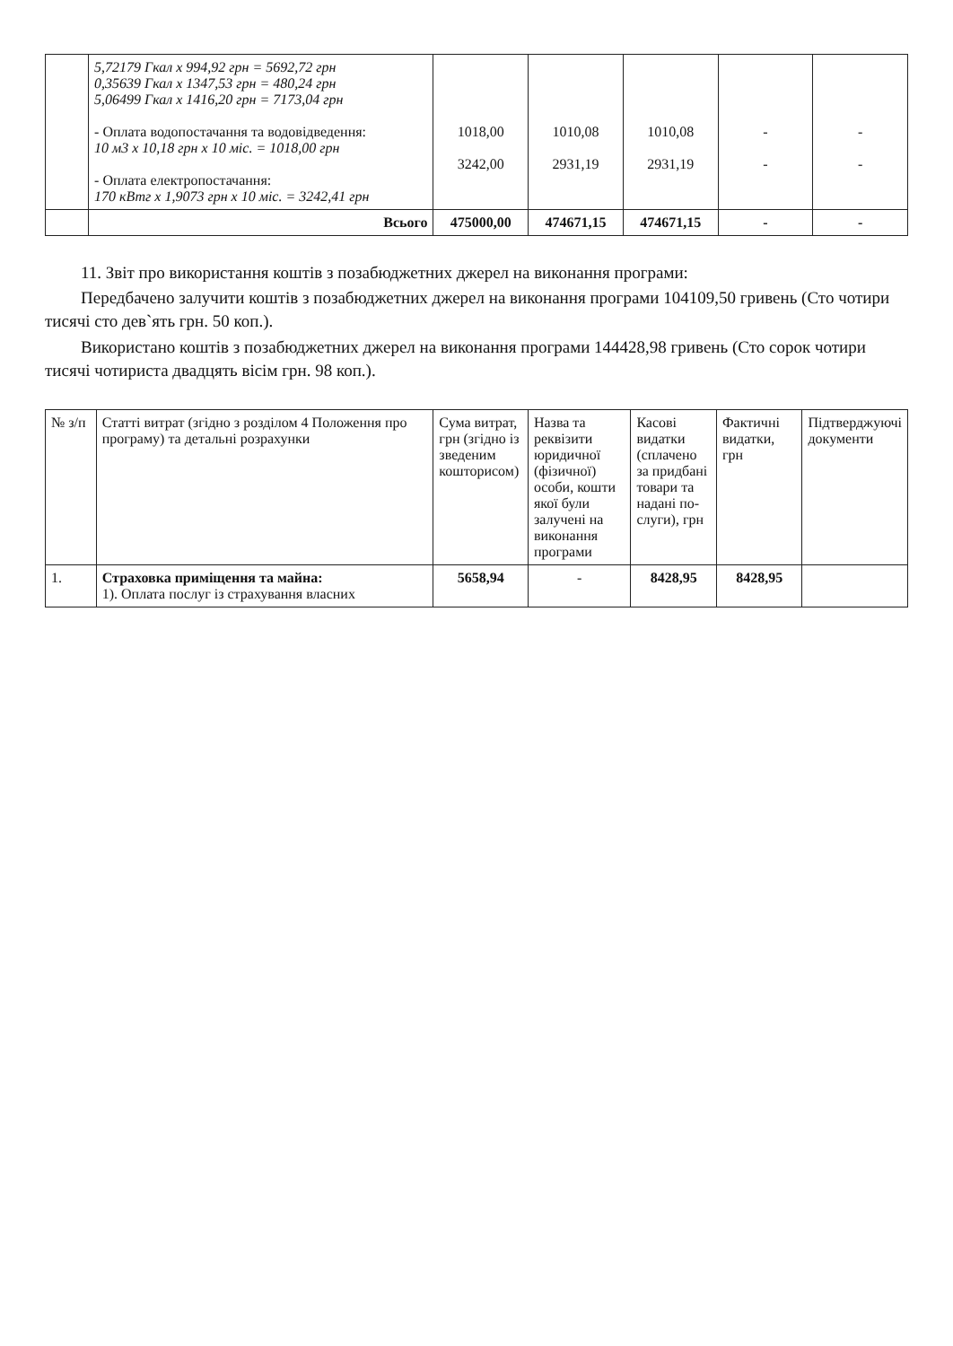| | 5,72179 Гкал х 994,92 грн = 5692,72 грн 0,35639 Гкал х 1347,53 грн = 480,24 грн 5,06499 Гкал х 1416,20 грн = 7173,04 грн - Оплата водопостачання та водовідведення: 10 м3 х 10,18 грн х 10 міс. = 1018,00 грн - Оплата електропостачання: 170 кВтг х 1,9073 грн х 10 міс. = 3242,41 грн | 1018,00 3242,00 | 1010,08 2931,19 | 1010,08 2931,19 | - - | - - |
| | Всього | 475000,00 | 474671,15 | 474671,15 | - | - |
11. Звіт про використання коштів з позабюджетних джерел на виконання програми:
Передбачено залучити коштів з позабюджетних джерел на виконання програми 104109,50 гривень (Сто чотири тисячі сто дев`ять грн. 50 коп.).
Використано коштів з позабюджетних джерел на виконання програми 144428,98 гривень (Сто сорок чотири тисячі чотириста двадцять вісім грн. 98 коп.).
| № з/п | Статті витрат (згідно з розділом 4 Положення про програму) та детальні розрахунки | Сума витрат, грн (згідно із зведеним кошторисом) | Назва та реквізити юридичної (фізичної) особи, кошти якої були залучені на виконання програми | Касові видатки (сплачено за придбані товари та надані по-слуги), грн | Фактичні видатки, грн | Підтверджуючі документи |
| --- | --- | --- | --- | --- | --- | --- |
| 1. | Страховка приміщення та майна: 1). Оплата послуг із страхування власних | 5658,94 | - | 8428,95 | 8428,95 | |